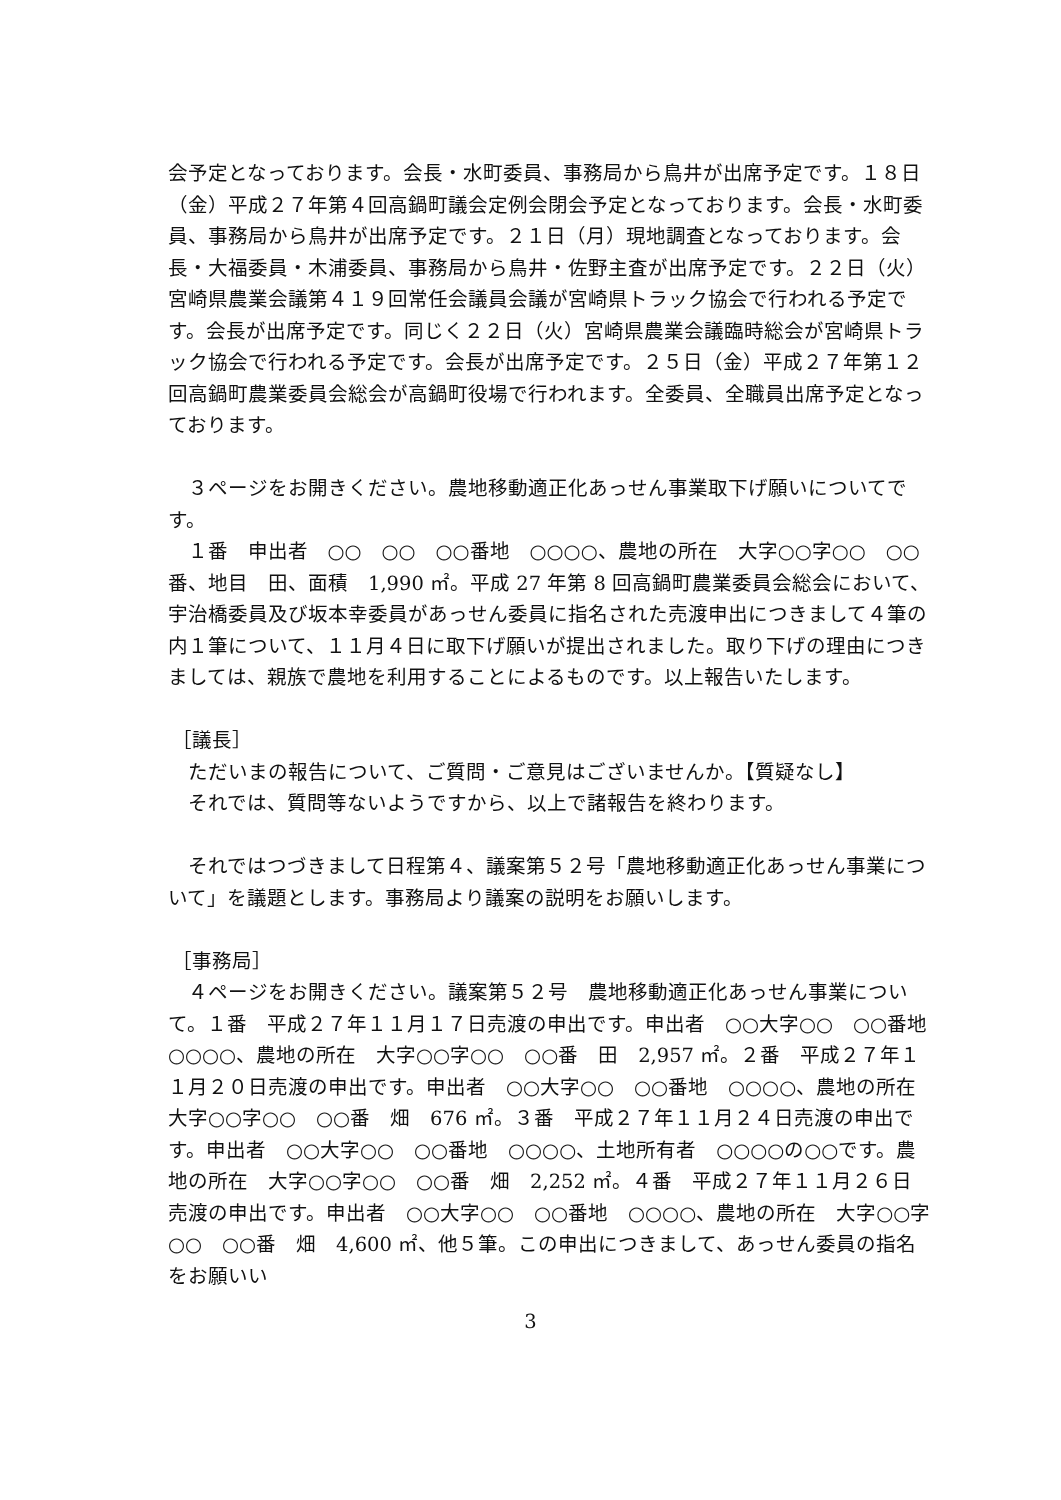会予定となっております。会長・水町委員、事務局から鳥井が出席予定です。１８日（金）平成２７年第４回高鍋町議会定例会閉会予定となっております。会長・水町委員、事務局から鳥井が出席予定です。２１日（月）現地調査となっております。会長・大福委員・木浦委員、事務局から鳥井・佐野主査が出席予定です。２２日（火）宮崎県農業会議第４１９回常任会議員会議が宮崎県トラック協会で行われる予定です。会長が出席予定です。同じく２２日（火）宮崎県農業会議臨時総会が宮崎県トラック協会で行われる予定です。会長が出席予定です。２５日（金）平成２７年第１２回高鍋町農業委員会総会が高鍋町役場で行われます。全委員、全職員出席予定となっております。
３ページをお開きください。農地移動適正化あっせん事業取下げ願いについてです。
１番　申出者　○○　○○　○○番地　○○○○、農地の所在　大字○○字○○　○○番、地目　田、面積　1,990 ㎡。平成 27 年第 8 回高鍋町農業委員会総会において、宇治橋委員及び坂本幸委員があっせん委員に指名された売渡申出につきまして４筆の内１筆について、１１月４日に取下げ願いが提出されました。取り下げの理由につきましては、親族で農地を利用することによるものです。以上報告いたします。
［議長］
ただいまの報告について、ご質問・ご意見はございませんか。【質疑なし】
それでは、質問等ないようですから、以上で諸報告を終わります。
それではつづきまして日程第４、議案第５２号「農地移動適正化あっせん事業について」を議題とします。事務局より議案の説明をお願いします。
［事務局］
４ページをお開きください。議案第５２号　農地移動適正化あっせん事業について。１番　平成２７年１１月１７日売渡の申出です。申出者　○○大字○○　○○番地　○○○○、農地の所在　大字○○字○○　○○番　田　2,957 ㎡。２番　平成２７年１１月２０日売渡の申出です。申出者　○○大字○○　○○番地　○○○○、農地の所在　大字○○字○○　○○番　畑　676 ㎡。３番　平成２７年１１月２４日売渡の申出です。申出者　○○大字○○　○○番地　○○○○、土地所有者　○○○○の○○です。農地の所在　大字○○字○○　○○番　畑　2,252 ㎡。４番　平成２７年１１月２６日売渡の申出です。申出者　○○大字○○　○○番地　○○○○、農地の所在　大字○○字○○　○○番　畑　4,600 ㎡、他５筆。この申出につきまして、あっせん委員の指名をお願いい
3